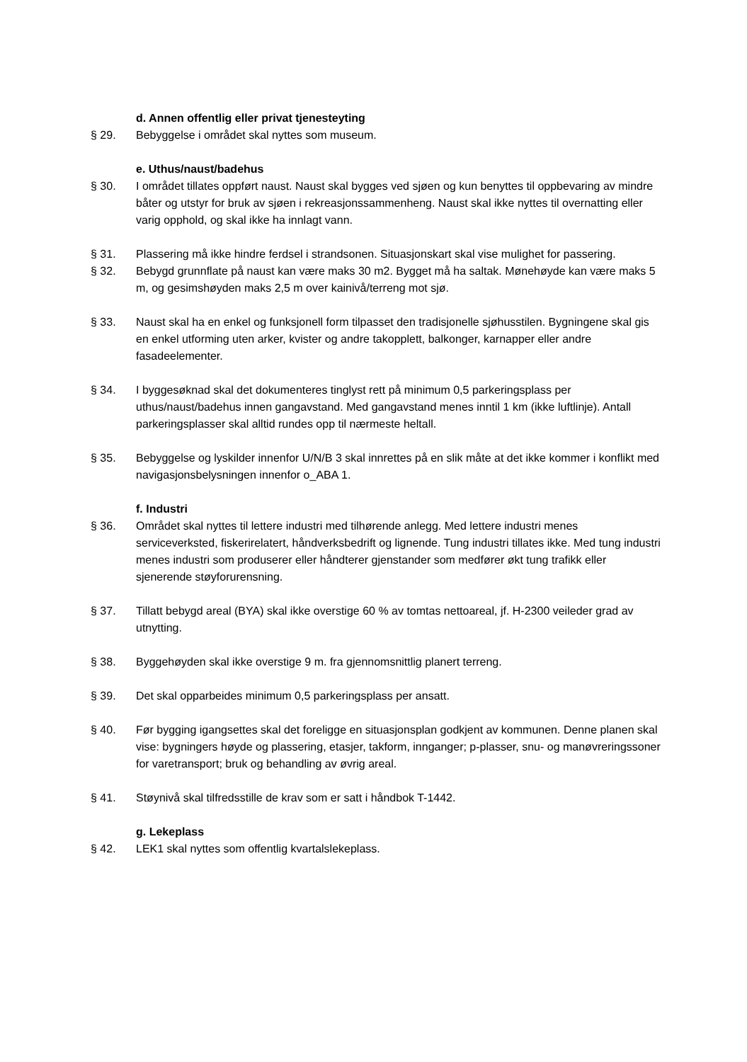d. Annen offentlig eller privat tjenesteyting
§ 29. Bebyggelse i området skal nyttes som museum.
e. Uthus/naust/badehus
§ 30. I området tillates oppført naust. Naust skal bygges ved sjøen og kun benyttes til oppbevaring av mindre båter og utstyr for bruk av sjøen i rekreasjonssammenheng. Naust skal ikke nyttes til overnatting eller varig opphold, og skal ikke ha innlagt vann.
§ 31. Plassering må ikke hindre ferdsel i strandsonen. Situasjonskart skal vise mulighet for passering.
§ 32. Bebygd grunnflate på naust kan være maks 30 m2. Bygget må ha saltak. Mønehøyde kan være maks 5 m, og gesimshøyden maks 2,5 m over kainivå/terreng mot sjø.
§ 33. Naust skal ha en enkel og funksjonell form tilpasset den tradisjonelle sjøhusstilen. Bygningene skal gis en enkel utforming uten arker, kvister og andre takopplett, balkonger, karnapper eller andre fasadeelementer.
§ 34. I byggesøknad skal det dokumenteres tinglyst rett på minimum 0,5 parkeringsplass per uthus/naust/badehus innen gangavstand. Med gangavstand menes inntil 1 km (ikke luftlinje). Antall parkeringsplasser skal alltid rundes opp til nærmeste heltall.
§ 35. Bebyggelse og lyskilder innenfor U/N/B 3 skal innrettes på en slik måte at det ikke kommer i konflikt med navigasjonsbelysningen innenfor o_ABA 1.
f. Industri
§ 36. Området skal nyttes til lettere industri med tilhørende anlegg. Med lettere industri menes serviceverksted, fiskerirelatert, håndverksbedrift og lignende. Tung industri tillates ikke. Med tung industri menes industri som produserer eller håndterer gjenstander som medfører økt tung trafikk eller sjenerende støyforurensning.
§ 37. Tillatt bebygd areal (BYA) skal ikke overstige 60 % av tomtas nettoareal, jf. H-2300 veileder grad av utnytting.
§ 38. Byggehøyden skal ikke overstige 9 m. fra gjennomsnittlig planert terreng.
§ 39. Det skal opparbeides minimum 0,5 parkeringsplass per ansatt.
§ 40. Før bygging igangsettes skal det foreligge en situasjonsplan godkjent av kommunen. Denne planen skal vise: bygningers høyde og plassering, etasjer, takform, innganger; p-plasser, snu- og manøvreringssoner for varetransport; bruk og behandling av øvrig areal.
§ 41. Støynivå skal tilfredsstille de krav som er satt i håndbok T-1442.
g. Lekeplass
§ 42. LEK1 skal nyttes som offentlig kvartalslekeplass.